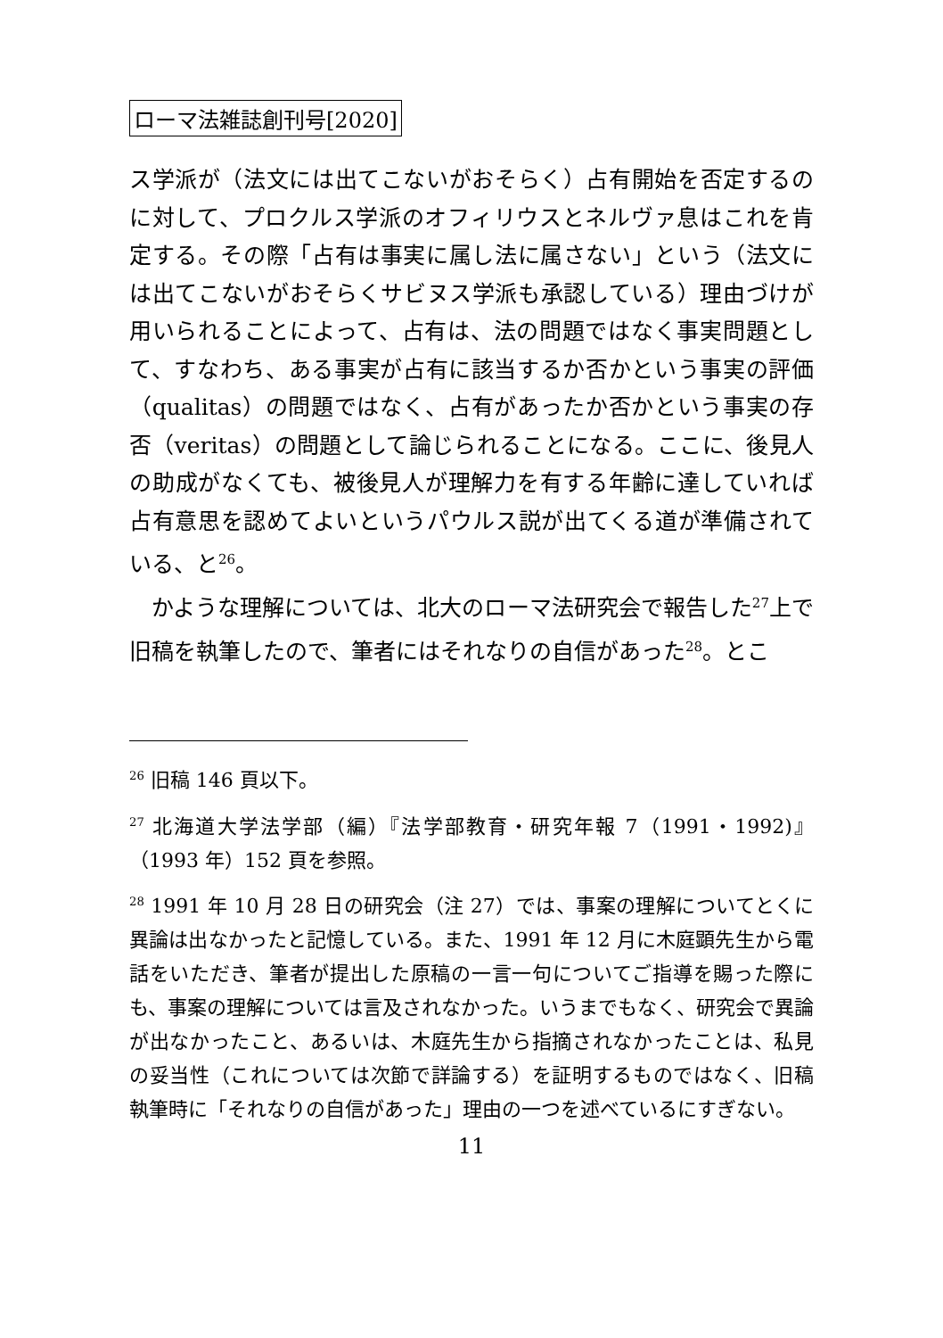ローマ法雑誌創刊号[2020]
ス学派が（法文には出てこないがおそらく）占有開始を否定するのに対して、プロクルス学派のオフィリウスとネルヴァ息はこれを肯定する。その際「占有は事実に属し法に属さない」という（法文には出てこないがおそらくサビヌス学派も承認している）理由づけが用いられることによって、占有は、法の問題ではなく事実問題として、すなわち、ある事実が占有に該当するか否かという事実の評価（qualitas）の問題ではなく、占有があったか否かという事実の存否（veritas）の問題として論じられることになる。ここに、後見人の助成がなくても、被後見人が理解力を有する年齢に達していれば占有意思を認めてよいというパウルス説が出てくる道が準備されている、と<sup>26</sup>。
　かような理解については、北大のローマ法研究会で報告した<sup>27</sup>上で旧稿を執筆したので、筆者にはそれなりの自信があった<sup>28</sup>。とこ
<sup>26</sup> 旧稿 146 頁以下。
<sup>27</sup> 北海道大学法学部（編）『法学部教育・研究年報 7（1991・1992)』（1993 年）152 頁を参照。
<sup>28</sup> 1991 年 10 月 28 日の研究会（注 27）では、事案の理解についてとくに異論は出なかったと記憶している。また、1991 年 12 月に木庭顕先生から電話をいただき、筆者が提出した原稿の一言一句についてご指導を賜った際にも、事案の理解については言及されなかった。いうまでもなく、研究会で異論が出なかったこと、あるいは、木庭先生から指摘されなかったことは、私見の妥当性（これについては次節で詳論する）を証明するものではなく、旧稿執筆時に「それなりの自信があった」理由の一つを述べているにすぎない。
11